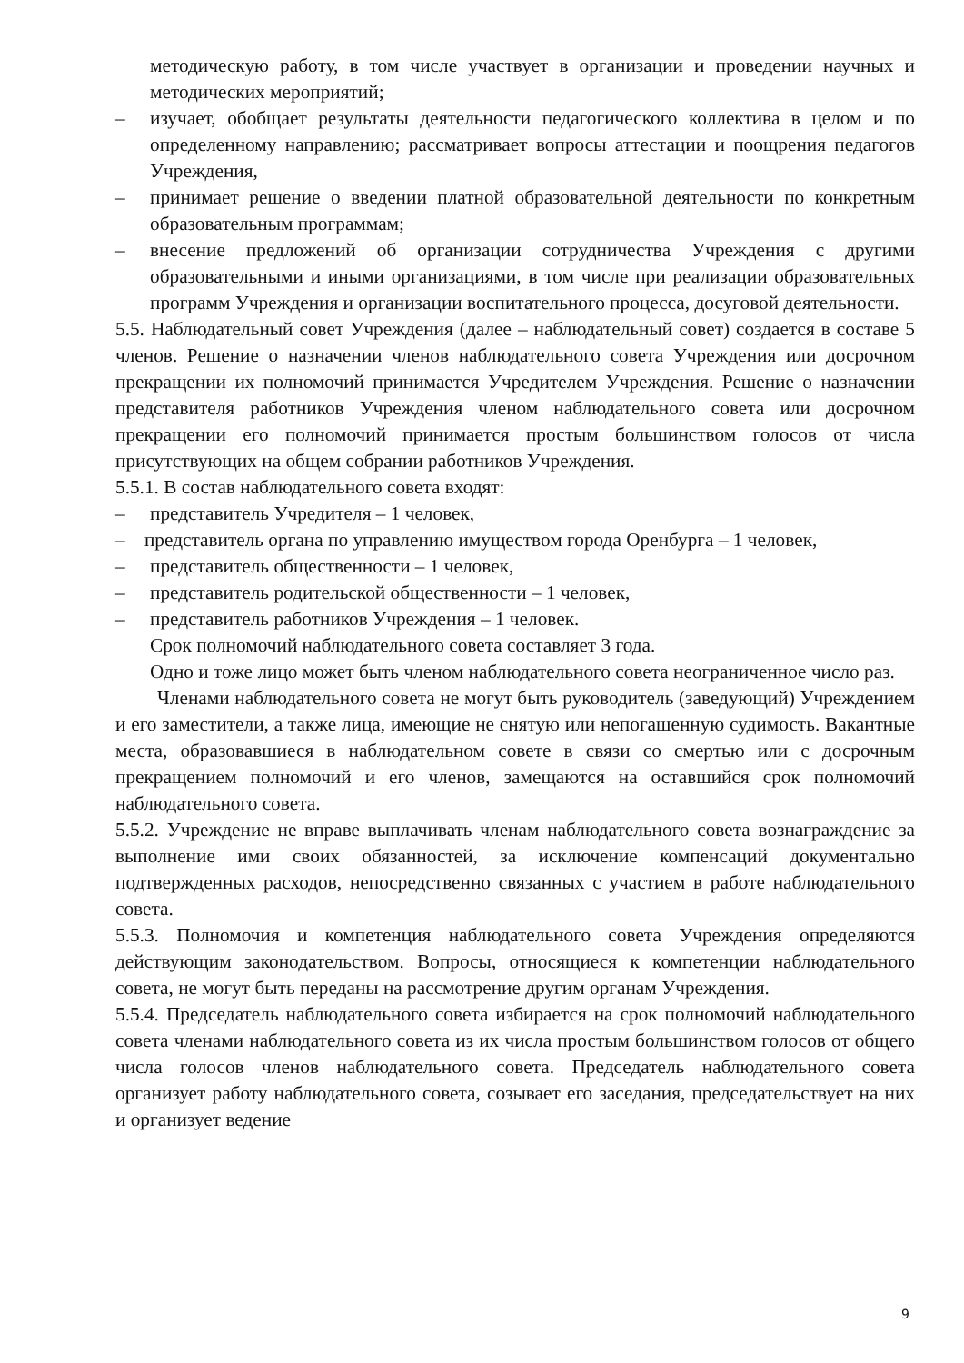методическую работу, в том числе участвует в организации и проведении научных и методических мероприятий;
– изучает, обобщает результаты деятельности педагогического коллектива в целом и по определенному направлению; рассматривает вопросы аттестации и поощрения педагогов Учреждения,
– принимает решение о введении платной образовательной деятельности по конкретным образовательным программам;
– внесение предложений об организации сотрудничества Учреждения с другими образовательными и иными организациями, в том числе при реализации образовательных программ Учреждения и организации воспитательного процесса, досуговой деятельности.
5.5. Наблюдательный совет Учреждения (далее – наблюдательный совет) создается в составе 5 членов. Решение о назначении членов наблюдательного совета Учреждения или досрочном прекращении их полномочий принимается Учредителем Учреждения. Решение о назначении представителя работников Учреждения членом наблюдательного совета или досрочном прекращении его полномочий принимается простым большинством голосов от числа присутствующих на общем собрании работников Учреждения.
5.5.1. В состав наблюдательного совета входят:
– представитель Учредителя – 1 человек,
– представитель органа по управлению имуществом города Оренбурга – 1 человек,
– представитель общественности – 1 человек,
– представитель родительской общественности – 1 человек,
– представитель работников Учреждения – 1 человек.
Срок полномочий наблюдательного совета составляет 3 года.
Одно и тоже лицо может быть членом наблюдательного совета неограниченное число раз.
Членами наблюдательного совета не могут быть руководитель (заведующий) Учреждением и его заместители, а также лица, имеющие не снятую или непогашенную судимость. Вакантные места, образовавшиеся в наблюдательном совете в связи со смертью или с досрочным прекращением полномочий и его членов, замещаются на оставшийся срок полномочий наблюдательного совета.
5.5.2. Учреждение не вправе выплачивать членам наблюдательного совета вознаграждение за выполнение ими своих обязанностей, за исключение компенсаций документально подтвержденных расходов, непосредственно связанных с участием в работе наблюдательного совета.
5.5.3. Полномочия и компетенция наблюдательного совета Учреждения определяются действующим законодательством. Вопросы, относящиеся к компетенции наблюдательного совета, не могут быть переданы на рассмотрение другим органам Учреждения.
5.5.4. Председатель наблюдательного совета избирается на срок полномочий наблюдательного совета членами наблюдательного совета из их числа простым большинством голосов от общего числа голосов членов наблюдательного совета. Председатель наблюдательного совета организует работу наблюдательного совета, созывает его заседания, председательствует на них и организует ведение
9